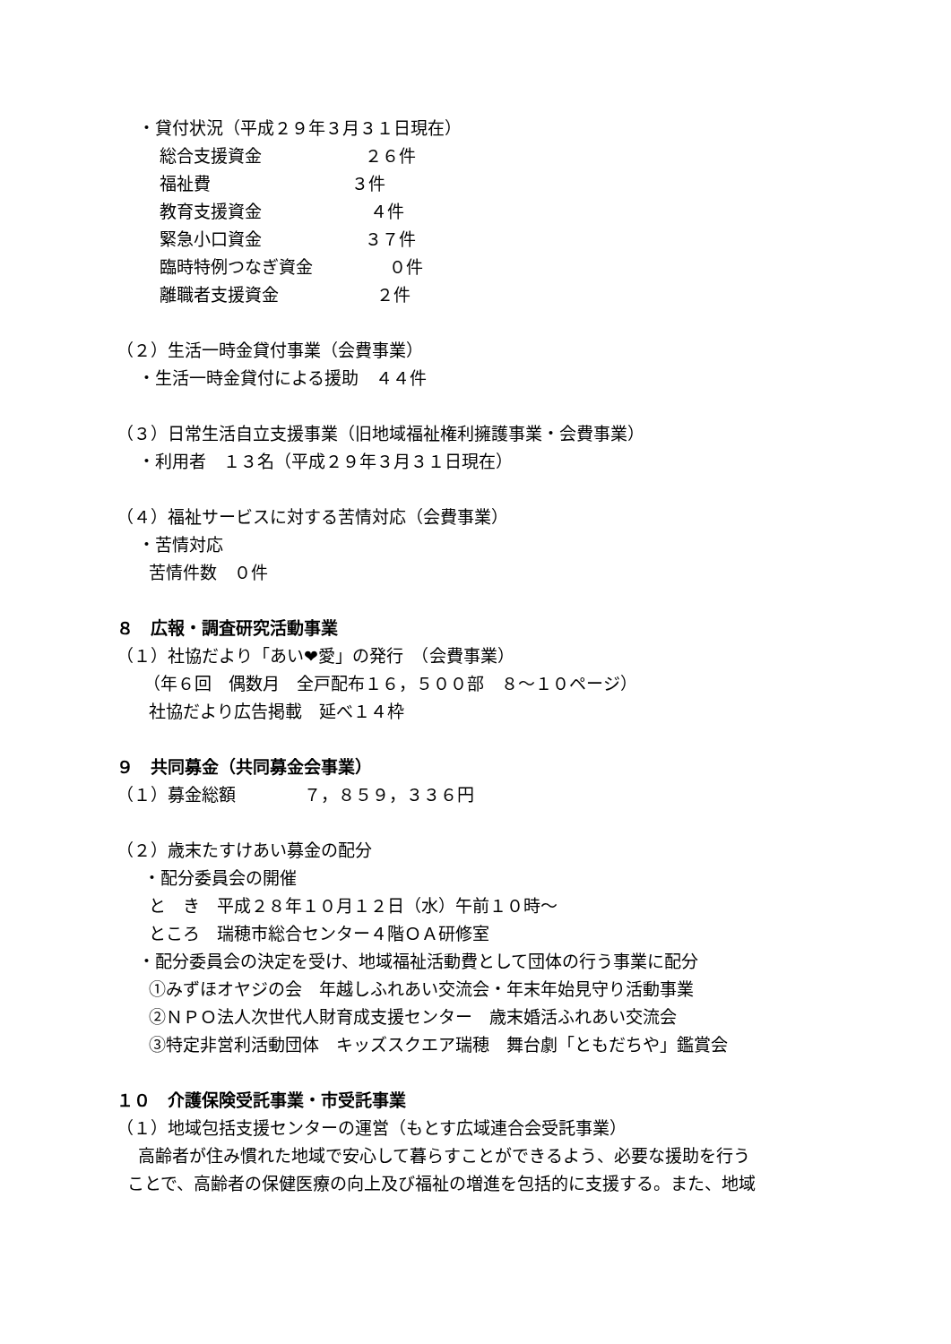・貸付状況（平成２９年３月３１日現在）
総合支援資金 ２６件
福祉費 ３件
教育支援資金 ４件
緊急小口資金 ３７件
臨時特例つなぎ資金 ０件
離職者支援資金 ２件
（２）生活一時金貸付事業（会費事業）
・生活一時金貸付による援助　４４件
（３）日常生活自立支援事業（旧地域福祉権利擁護事業・会費事業）
・利用者　１３名（平成２９年３月３１日現在）
（４）福祉サービスに対する苦情対応（会費事業）
・苦情対応
苦情件数　０件
８　広報・調査研究活動事業
（１）社協だより「あい❤愛」の発行　（会費事業）
（年６回　偶数月　全戸配布１６，５００部　８～１０ページ）
社協だより広告掲載　延べ１４枠
９　共同募金（共同募金会事業）
（１）募金総額　　　　７，８５９，３３６円
（２）歳末たすけあい募金の配分
・配分委員会の開催
と　き　平成２８年１０月１２日（水）午前１０時～
ところ　瑞穂市総合センター４階ＯＡ研修室
・配分委員会の決定を受け、地域福祉活動費として団体の行う事業に配分
①みずほオヤジの会　年越しふれあい交流会・年末年始見守り活動事業
②ＮＰＯ法人次世代人財育成支援センター　歳末婚活ふれあい交流会
③特定非営利活動団体　キッズスクエア瑞穂　舞台劇「ともだちや」鑑賞会
１０　介護保険受託事業・市受託事業
（１）地域包括支援センターの運営（もとす広域連合会受託事業）
高齢者が住み慣れた地域で安心して暮らすことができるよう、必要な援助を行う
ことで、高齢者の保健医療の向上及び福祉の増進を包括的に支援する。また、地域